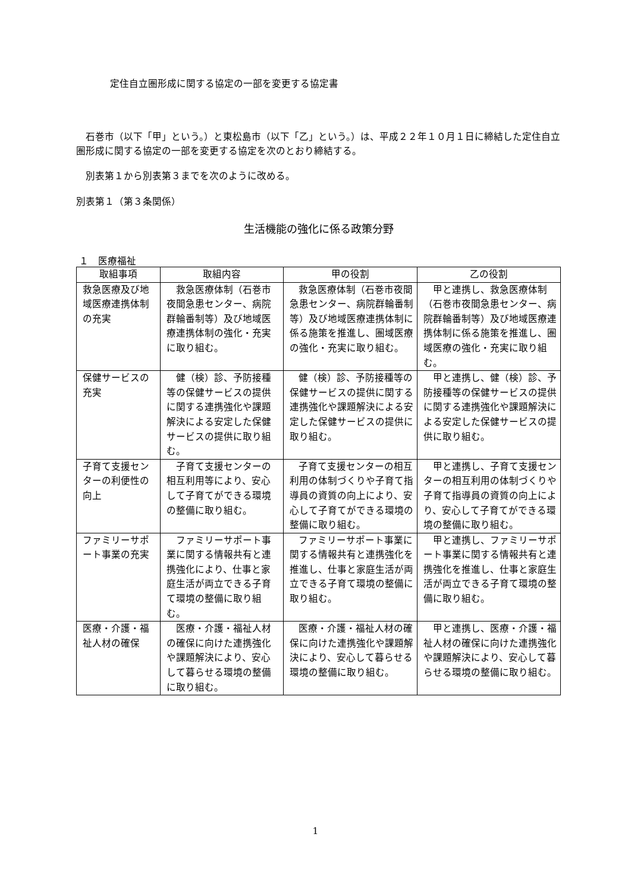定住自立圏形成に関する協定の一部を変更する協定書
石巻市（以下「甲」という。）と東松島市（以下「乙」という。）は、平成２２年１０月１日に締結した定住自立圏形成に関する協定の一部を変更する協定を次のとおり締結する。
別表第１から別表第３までを次のように改める。
別表第１（第３条関係）
生活機能の強化に係る政策分野
１　医療福祉
| 取組事項 | 取組内容 | 甲の役割 | 乙の役割 |
| --- | --- | --- | --- |
| 救急医療及び地域医療連携体制の充実 | 救急医療体制（石巻市夜間急患センター、病院群輪番制等）及び地域医療連携体制の強化・充実に取り組む。 | 救急医療体制（石巻市夜間急患センター、病院群輪番制等）及び地域医療連携体制に係る施策を推進し、圏域医療の強化・充実に取り組む。 | 甲と連携し、救急医療体制（石巻市夜間急患センター、病院群輪番制等）及び地域医療連携体制に係る施策を推進し、圏域医療の強化・充実に取り組む。 |
| 保健サービスの充実 | 健（検）診、予防接種等の保健サービスの提供に関する連携強化や課題解決による安定した保健サービスの提供に取り組む。 | 健（検）診、予防接種等の保健サービスの提供に関する連携強化や課題解決による安定した保健サービスの提供に取り組む。 | 甲と連携し、健（検）診、予防接種等の保健サービスの提供に関する連携強化や課題解決による安定した保健サービスの提供に取り組む。 |
| 子育て支援センターの利便性の向上 | 子育て支援センターの相互利用等により、安心して子育てができる環境の整備に取り組む。 | 子育て支援センターの相互利用の体制づくりや子育て指導員の資質の向上により、安心して子育てができる環境の整備に取り組む。 | 甲と連携し、子育て支援センターの相互利用の体制づくりや子育て指導員の資質の向上により、安心して子育てができる環境の整備に取り組む。 |
| ファミリーサポート事業の充実 | ファミリーサポート事業に関する情報共有と連携強化により、仕事と家庭生活が両立できる子育て環境の整備に取り組む。 | ファミリーサポート事業に関する情報共有と連携強化を推進し、仕事と家庭生活が両立できる子育て環境の整備に取り組む。 | 甲と連携し、ファミリーサポート事業に関する情報共有と連携強化を推進し、仕事と家庭生活が両立できる子育て環境の整備に取り組む。 |
| 医療・介護・福祉人材の確保 | 医療・介護・福祉人材の確保に向けた連携強化や課題解決により、安心して暮らせる環境の整備に取り組む。 | 医療・介護・福祉人材の確保に向けた連携強化や課題解決により、安心して暮らせる環境の整備に取り組む。 | 甲と連携し、医療・介護・福祉人材の確保に向けた連携強化や課題解決により、安心して暮らせる環境の整備に取り組む。 |
1